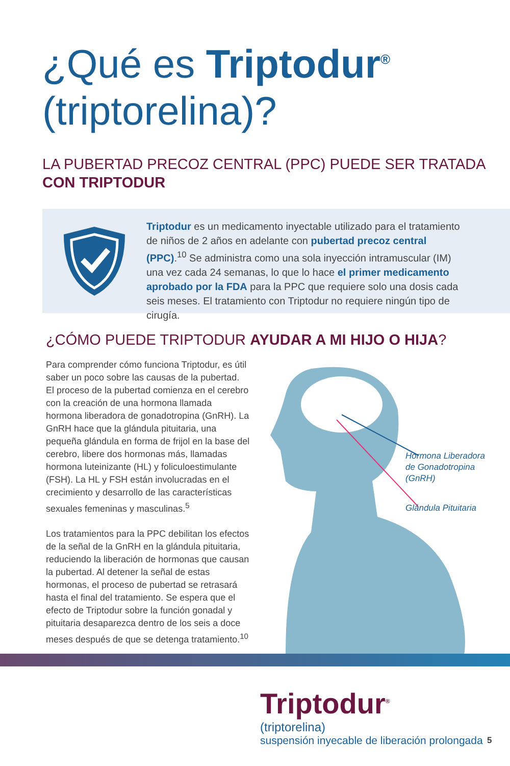¿Qué es Triptodur<sup>®</sup>
(triptorelina)?
LA PUBERTAD PRECOZ CENTRAL (PPC) PUEDE SER TRATADA
CON TRIPTODUR
Triptodur es un medicamento inyectable utilizado para el tratamiento de niños de 2 años en adelante con pubertad precoz central (PPC).<sup>10</sup> Se administra como una sola inyección intramuscular (IM) una vez cada 24 semanas, lo que lo hace el primer medicamento aprobado por la FDA para la PPC que requiere solo una dosis cada seis meses. El tratamiento con Triptodur no requiere ningún tipo de cirugía.
¿CÓMO PUEDE TRIPTODUR AYUDAR A MI HIJO O HIJA?
Para comprender cómo funciona Triptodur, es útil saber un poco sobre las causas de la pubertad. El proceso de la pubertad comienza en el cerebro con la creación de una hormona llamada hormona liberadora de gonadotropina (GnRH). La GnRH hace que la glándula pituitaria, una pequeña glándula en forma de frijol en la base del cerebro, libere dos hormonas más, llamadas hormona luteinizante (HL) y foliculoestimulante (FSH). La HL y FSH están involucradas en el crecimiento y desarrollo de las características sexuales femeninas y masculinas.<sup>5</sup>
Los tratamientos para la PPC debilitan los efectos de la señal de la GnRH en la glándula pituitaria, reduciendo la liberación de hormonas que causan la pubertad. Al detener la señal de estas hormonas, el proceso de pubertad se retrasará hasta el final del tratamiento. Se espera que el efecto de Triptodur sobre la función gonadal y pituitaria desaparezca dentro de los seis a doce meses después de que se detenga tratamiento.<sup>10</sup>
Hormona Liberadora
de Gonadotropina
(GnRH)
Glándula Pituitaria
Triptodur<sup>®</sup>
(triptorelina)
suspensión inyecable de liberación prolongada
5